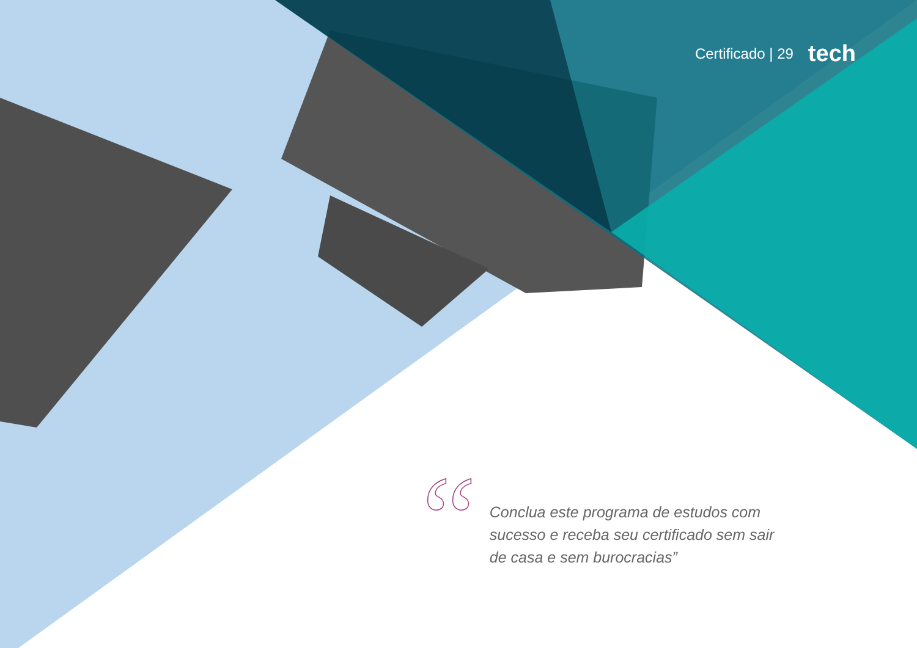Certificado | 29 tech
“
Conclua este programa de estudos com sucesso e receba seu certificado sem sair de casa e sem burocracias”